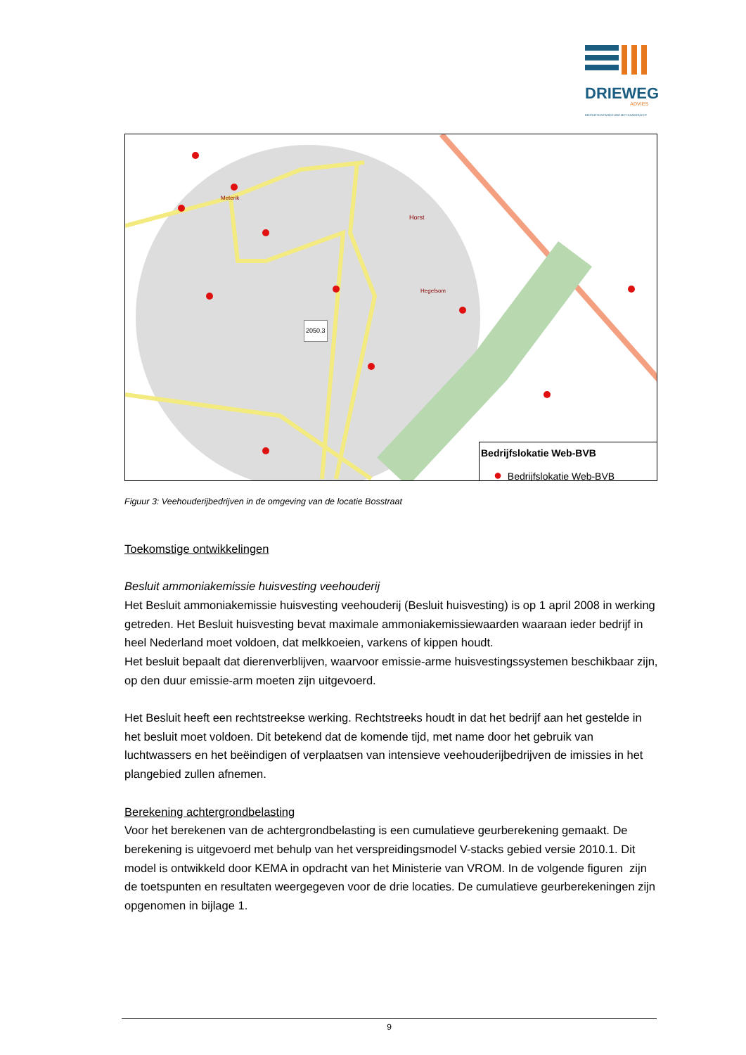DRIEWEG
ADVIES
BEDRIJFSONTWIKKELING MET DAADKRACHT
2050.3
Horst
Hegelsom
Meterik
Bedrijfslokatie Web-BVB
● Bedrijfslokatie Web-BVB
Figuur 3: Veehouderijbedrijven in de omgeving van de locatie Bosstraat
Toekomstige ontwikkelingen
Besluit ammoniakemissie huisvesting veehouderij
Het Besluit ammoniakemissie huisvesting veehouderij (Besluit huisvesting) is op 1 april 2008 in werking getreden. Het Besluit huisvesting bevat maximale ammoniakemissiewaarden waaraan ieder bedrijf in heel Nederland moet voldoen, dat melkkoeien, varkens of kippen houdt.
Het besluit bepaalt dat dierenverblijven, waarvoor emissie-arme huisvestingssystemen beschikbaar zijn, op den duur emissie-arm moeten zijn uitgevoerd.
Het Besluit heeft een rechtstreekse werking. Rechtstreeks houdt in dat het bedrijf aan het gestelde in het besluit moet voldoen. Dit betekend dat de komende tijd, met name door het gebruik van luchtwassers en het beëindigen of verplaatsen van intensieve veehouderijbedrijven de imissies in het plangebied zullen afnemen.
Berekening achtergrondbelasting
Voor het berekenen van de achtergrondbelasting is een cumulatieve geurberekening gemaakt. De berekening is uitgevoerd met behulp van het verspreidingsmodel V-stacks gebied versie 2010.1. Dit model is ontwikkeld door KEMA in opdracht van het Ministerie van VROM. In de volgende figuren zijn de toetspunten en resultaten weergegeven voor de drie locaties. De cumulatieve geurberekeningen zijn opgenomen in bijlage 1.
9